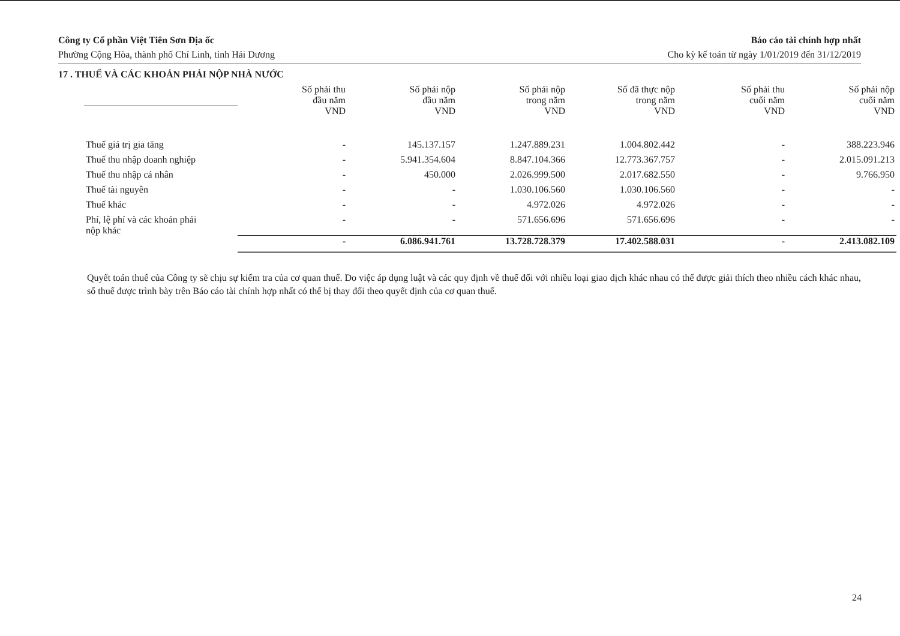Công ty Cổ phần Việt Tiên Sơn Địa ốc
Phường Cộng Hòa, thành phố Chí Linh, tỉnh Hải Dương
Báo cáo tài chính hợp nhất
Cho kỳ kế toán từ ngày 1/01/2019 đến 31/12/2019
17 . THUẾ VÀ CÁC KHOẢN PHẢI NỘP NHÀ NƯỚC
| | Số phải thu đầu năm | Số phải nộp đầu năm | Số phải nộp trong năm | Số đã thực nộp trong năm | Số phải thu cuối năm | Số phải nộp cuối năm |
| | VND | VND | VND | VND | VND | VND |
| Thuế giá trị gia tăng | - | 145.137.157 | 1.247.889.231 | 1.004.802.442 | - | 388.223.946 |
| Thuế thu nhập doanh nghiệp | - | 5.941.354.604 | 8.847.104.366 | 12.773.367.757 | - | 2.015.091.213 |
| Thuế thu nhập cá nhân | - | 450.000 | 2.026.999.500 | 2.017.682.550 | - | 9.766.950 |
| Thuế tài nguyên | - | - | 1.030.106.560 | 1.030.106.560 | - | - |
| Thuế khác | - | - | 4.972.026 | 4.972.026 | - | - |
| Phí, lệ phí và các khoản phải nộp khác | - | - | 571.656.696 | 571.656.696 | - | - |
| | - | 6.086.941.761 | 13.728.728.379 | 17.402.588.031 | - | 2.413.082.109 |
Quyết toán thuế của Công ty sẽ chịu sự kiểm tra của cơ quan thuế. Do việc áp dụng luật và các quy định về thuế đối với nhiều loại giao dịch khác nhau có thể được giải thích theo nhiều cách khác nhau, số thuế được trình bày trên Báo cáo tài chính hợp nhất có thể bị thay đổi theo quyết định của cơ quan thuế.
24